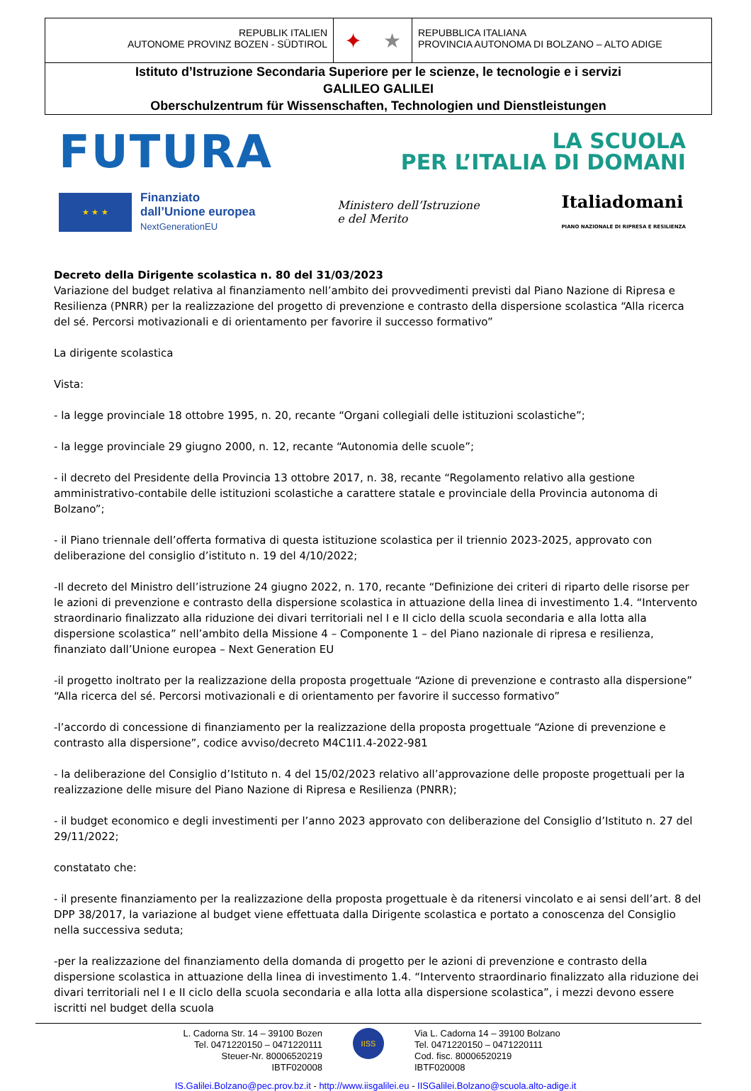REPUBLIK ITALIEN
AUTONOME PROVINZ BOZEN - SÜDTIROL
✦ ★
REPUBBLICA ITALIANA
PROVINCIA AUTONOMA DI BOLZANO – ALTO ADIGE
Istituto d’Istruzione Secondaria Superiore per le scienze, le tecnologie e i servizi
GALILEO GALILEI
Oberschulzentrum für Wissenschaften, Technologien und Dienstleistungen
FUTURA
LA SCUOLA
PER L’ITALIA DI DOMANI
★ ★ ★
Finanziato
dall’Unione europea
NextGenerationEU
Ministero dell’Istruzione
e del Merito
Italiadomani
PIANO NAZIONALE DI RIPRESA E RESILIENZA
Decreto della Dirigente scolastica n. 80 del 31/03/2023
Variazione del budget relativa al finanziamento nell’ambito dei provvedimenti previsti dal Piano Nazione di Ripresa e Resilienza (PNRR) per la realizzazione del progetto di prevenzione e contrasto della dispersione scolastica “Alla ricerca del sé. Percorsi motivazionali e di orientamento per favorire il successo formativo”
La dirigente scolastica
Vista:
- la legge provinciale 18 ottobre 1995, n. 20, recante “Organi collegiali delle istituzioni scolastiche”;
- la legge provinciale 29 giugno 2000, n. 12, recante “Autonomia delle scuole”;
- il decreto del Presidente della Provincia 13 ottobre 2017, n. 38, recante “Regolamento relativo alla gestione amministrativo-contabile delle istituzioni scolastiche a carattere statale e provinciale della Provincia autonoma di Bolzano”;
- il Piano triennale dell’offerta formativa di questa istituzione scolastica per il triennio 2023-2025, approvato con deliberazione del consiglio d’istituto n. 19 del 4/10/2022;
-Il decreto del Ministro dell’istruzione 24 giugno 2022, n. 170, recante “Definizione dei criteri di riparto delle risorse per le azioni di prevenzione e contrasto della dispersione scolastica in attuazione della linea di investimento 1.4. “Intervento straordinario finalizzato alla riduzione dei divari territoriali nel I e II ciclo della scuola secondaria e alla lotta alla dispersione scolastica” nell’ambito della Missione 4 – Componente 1 – del Piano nazionale di ripresa e resilienza, finanziato dall’Unione europea – Next Generation EU
-il progetto inoltrato per la realizzazione della proposta progettuale “Azione di prevenzione e contrasto alla dispersione” “Alla ricerca del sé. Percorsi motivazionali e di orientamento per favorire il successo formativo”
-l’accordo di concessione di finanziamento per la realizzazione della proposta progettuale “Azione di prevenzione e contrasto alla dispersione”, codice avviso/decreto M4C1I1.4-2022-981
- la deliberazione del Consiglio d’Istituto n. 4 del 15/02/2023 relativo all’approvazione delle proposte progettuali per la realizzazione delle misure del Piano Nazione di Ripresa e Resilienza (PNRR);
- il budget economico e degli investimenti per l’anno 2023 approvato con deliberazione del Consiglio d’Istituto n. 27 del 29/11/2022;
constatato che:
- il presente finanziamento per la realizzazione della proposta progettuale è da ritenersi vincolato e ai sensi dell’art. 8 del DPP 38/2017, la variazione al budget viene effettuata dalla Dirigente scolastica e portato a conoscenza del Consiglio nella successiva seduta;
-per la realizzazione del finanziamento della domanda di progetto per le azioni di prevenzione e contrasto della dispersione scolastica in attuazione della linea di investimento 1.4. “Intervento straordinario finalizzato alla riduzione dei divari territoriali nel I e II ciclo della scuola secondaria e alla lotta alla dispersione scolastica”, i mezzi devono essere iscritti nel budget della scuola
L. Cadorna Str. 14 – 39100 Bozen
Tel. 0471220150 – 0471220111
Steuer-Nr. 80006520219
IBTF020008
IISS
Via L. Cadorna 14 – 39100 Bolzano
Tel. 0471220150 – 0471220111
Cod. fisc. 80006520219
IBTF020008
IS.Galilei.Bolzano@pec.prov.bz.it - http://www.iisgalilei.eu - IISGalilei.Bolzano@scuola.alto-adige.it